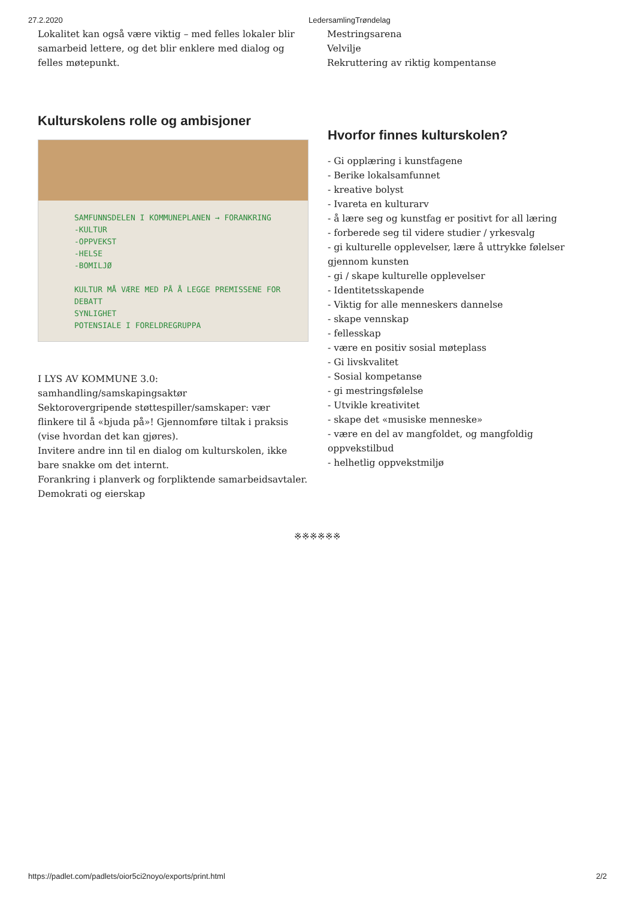27.2.2020 LedersamlingTrøndelag
Lokalitet kan også være viktig – med felles lokaler blir samarbeid lettere, og det blir enklere med dialog og felles møtepunkt.
Mestringsarena
Velvilje
Rekruttering av riktig kompentanse
Kulturskolens rolle og ambisjoner
SAMFUNNSDELEN I KOMMUNEPLANEN → FORANKRING
-KULTUR
-OPPVEKST
-HELSE
-BOMILJØ
KULTUR MÅ VÆRE MED PÅ Å LEGGE PREMISSENE FOR DEBATT
SYNLIGHET
POTENSIALE I FORELDREGRUPPA
I LYS AV KOMMUNE 3.0:
samhandling/samskapingsaktør
Sektorovergripende støttespiller/samskaper: vær flinkere til å «bjuda på»! Gjennomføre tiltak i praksis (vise hvordan det kan gjøres).
Invitere andre inn til en dialog om kulturskolen, ikke bare snakke om det internt.
Forankring i planverk og forpliktende samarbeidsavtaler.
Demokrati og eierskap
Hvorfor finnes kulturskolen?
- Gi opplæring i kunstfagene
- Berike lokalsamfunnet
- kreative bolyst
- Ivareta en kulturarv
- å lære seg og kunstfag er positivt for all læring
- forberede seg til videre studier / yrkesvalg
- gi kulturelle opplevelser, lære å uttrykke følelser gjennom kunsten
- gi / skape kulturelle opplevelser
- Identitetsskapende
- Viktig for alle menneskers dannelse
- skape vennskap
- fellesskap
- være en positiv sosial møteplass
- Gi livskvalitet
- Sosial kompetanse
- gi mestringsfølelse
- Utvikle kreativitet
- skape det «musiske menneske»
- være en del av mangfoldet, og mangfoldig oppvekstilbud
- helhetlig oppvekstmiljø
※※※※※※
https://padlet.com/padlets/oior5ci2noyo/exports/print.html 2/2